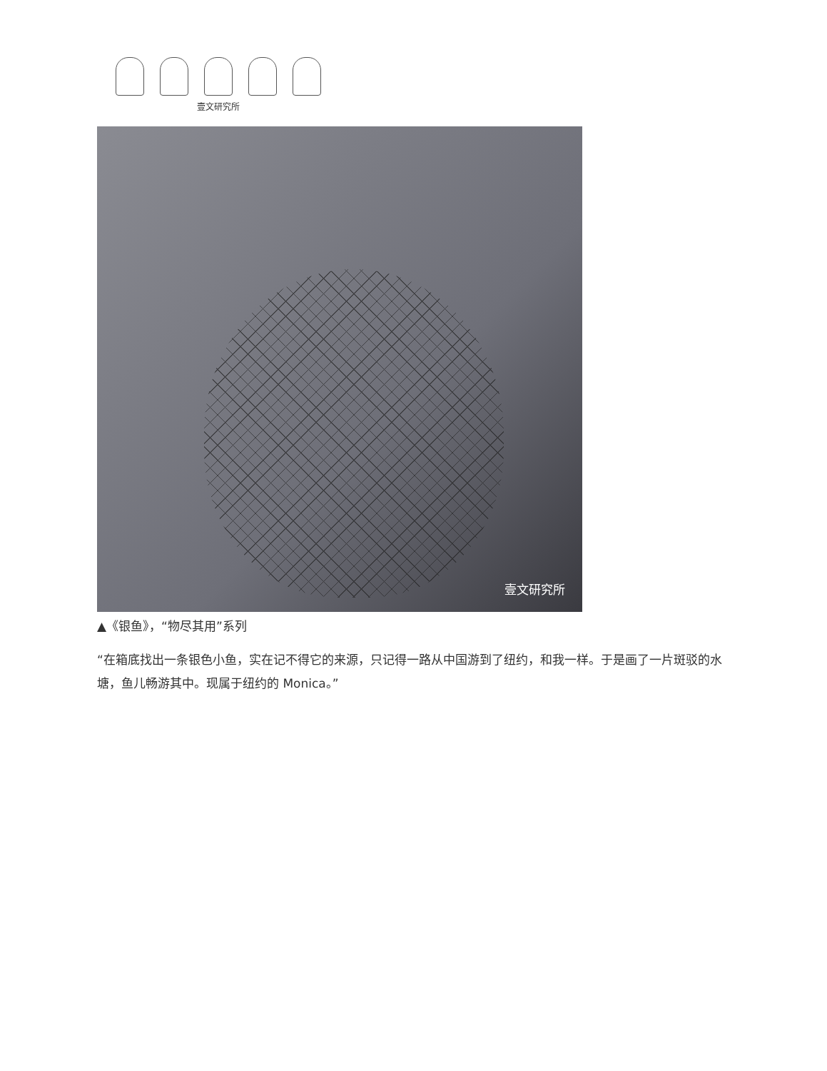壹文研究所
壹文研究所
▲《银鱼》，“物尽其用”系列
“在箱底找出一条银色小鱼，实在记不得它的来源，只记得一路从中国游到了纽约，和我一样。于是画了一片斑驳的水塘，鱼儿畅游其中。现属于纽约的 Monica。”